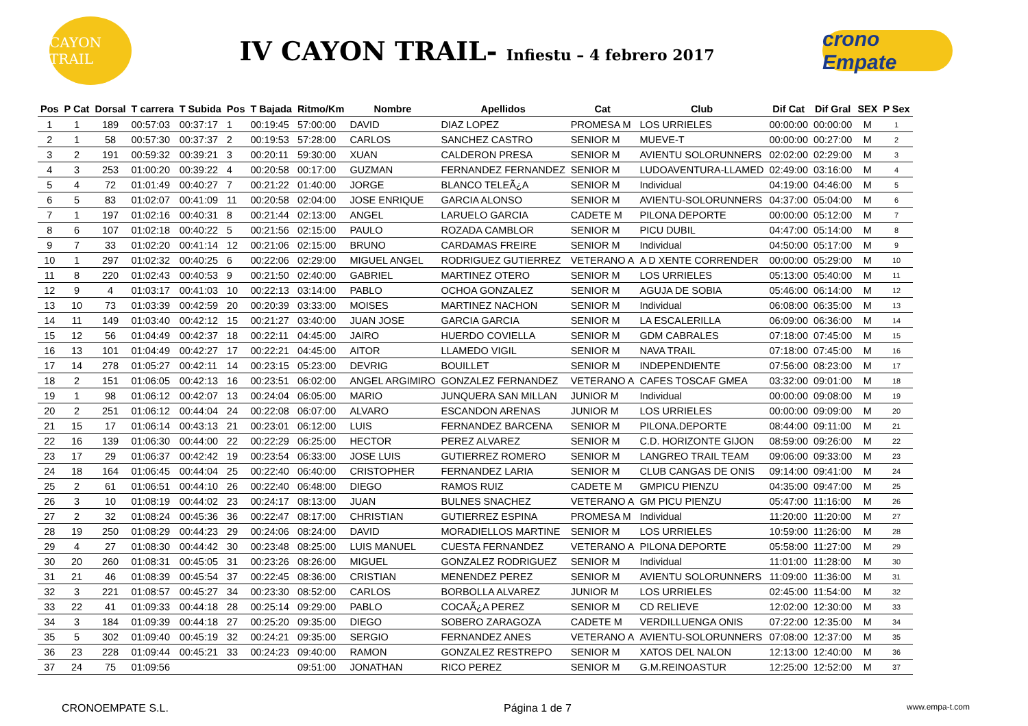CAYON TRAIL
IV CAYON TRAIL- Infiestu – 4 febrero 2017
crono Empate
| Pos | P Cat | Dorsal | T carrera | T Subida | Pos | T Bajada | Ritmo/Km | Nombre | Apellidos | Cat | Club | Dif Cat | Dif Gral | SEX | P Sex |
| --- | --- | --- | --- | --- | --- | --- | --- | --- | --- | --- | --- | --- | --- | --- | --- |
| 1 | 1 | 189 | 00:57:03 | 00:37:17 | 1 | 00:19:45 | 57:00:00 | DAVID | DIAZ LOPEZ | PROMESA M | LOS URRIELES | 00:00:00 | 00:00:00 | M | 1 |
| 2 | 1 | 58 | 00:57:30 | 00:37:37 | 2 | 00:19:53 | 57:28:00 | CARLOS | SANCHEZ CASTRO | SENIOR M | MUEVE-T | 00:00:00 | 00:27:00 | M | 2 |
| 3 | 2 | 191 | 00:59:32 | 00:39:21 | 3 | 00:20:11 | 59:30:00 | XUAN | CALDERON PRESA | SENIOR M | AVIENTU SOLORUNNERS | 02:02:00 | 02:29:00 | M | 3 |
| 4 | 3 | 253 | 01:00:20 | 00:39:22 | 4 | 00:20:58 | 00:17:00 | GUZMAN | FERNANDEZ FERNANDEZ | SENIOR M | LUDOAVENTURA-LLAMED | 02:49:00 | 03:16:00 | M | 4 |
| 5 | 4 | 72 | 01:01:49 | 00:40:27 | 7 | 00:21:22 | 01:40:00 | JORGE | BLANCO TELEÃ¿A | SENIOR M | Individual | 04:19:00 | 04:46:00 | M | 5 |
| 6 | 5 | 83 | 01:02:07 | 00:41:09 | 11 | 00:20:58 | 02:04:00 | JOSE ENRIQUE | GARCIA ALONSO | SENIOR M | AVIENTU-SOLORUNNERS | 04:37:00 | 05:04:00 | M | 6 |
| 7 | 1 | 197 | 01:02:16 | 00:40:31 | 8 | 00:21:44 | 02:13:00 | ANGEL | LARUELO GARCIA | CADETE M | PILONA DEPORTE | 00:00:00 | 05:12:00 | M | 7 |
| 8 | 6 | 107 | 01:02:18 | 00:40:22 | 5 | 00:21:56 | 02:15:00 | PAULO | ROZADA CAMBLOR | SENIOR M | PICU DUBIL | 04:47:00 | 05:14:00 | M | 8 |
| 9 | 7 | 33 | 01:02:20 | 00:41:14 | 12 | 00:21:06 | 02:15:00 | BRUNO | CARDAMAS FREIRE | SENIOR M | Individual | 04:50:00 | 05:17:00 | M | 9 |
| 10 | 1 | 297 | 01:02:32 | 00:40:25 | 6 | 00:22:06 | 02:29:00 | MIGUEL ANGEL | RODRIGUEZ GUTIERREZ | VETERANO A | A D XENTE CORRENDER | 00:00:00 | 05:29:00 | M | 10 |
| 11 | 8 | 220 | 01:02:43 | 00:40:53 | 9 | 00:21:50 | 02:40:00 | GABRIEL | MARTINEZ OTERO | SENIOR M | LOS URRIELES | 05:13:00 | 05:40:00 | M | 11 |
| 12 | 9 | 4 | 01:03:17 | 00:41:03 | 10 | 00:22:13 | 03:14:00 | PABLO | OCHOA GONZALEZ | SENIOR M | AGUJA DE SOBIA | 05:46:00 | 06:14:00 | M | 12 |
| 13 | 10 | 73 | 01:03:39 | 00:42:59 | 20 | 00:20:39 | 03:33:00 | MOISES | MARTINEZ NACHON | SENIOR M | Individual | 06:08:00 | 06:35:00 | M | 13 |
| 14 | 11 | 149 | 01:03:40 | 00:42:12 | 15 | 00:21:27 | 03:40:00 | JUAN JOSE | GARCIA GARCIA | SENIOR M | LA ESCALERILLA | 06:09:00 | 06:36:00 | M | 14 |
| 15 | 12 | 56 | 01:04:49 | 00:42:37 | 18 | 00:22:11 | 04:45:00 | JAIRO | HUERDO COVIELLA | SENIOR M | GDM CABRALES | 07:18:00 | 07:45:00 | M | 15 |
| 16 | 13 | 101 | 01:04:49 | 00:42:27 | 17 | 00:22:21 | 04:45:00 | AITOR | LLAMEDO VIGIL | SENIOR M | NAVA TRAIL | 07:18:00 | 07:45:00 | M | 16 |
| 17 | 14 | 278 | 01:05:27 | 00:42:11 | 14 | 00:23:15 | 05:23:00 | DEVRIG | BOUILLET | SENIOR M | INDEPENDIENTE | 07:56:00 | 08:23:00 | M | 17 |
| 18 | 2 | 151 | 01:06:05 | 00:42:13 | 16 | 00:23:51 | 06:02:00 | ANGEL ARGIMIRO | GONZALEZ FERNANDEZ | VETERANO A | CAFES TOSCAF GMEA | 03:32:00 | 09:01:00 | M | 18 |
| 19 | 1 | 98 | 01:06:12 | 00:42:07 | 13 | 00:24:04 | 06:05:00 | MARIO | JUNQUERA SAN MILLAN | JUNIOR M | Individual | 00:00:00 | 09:08:00 | M | 19 |
| 20 | 2 | 251 | 01:06:12 | 00:44:04 | 24 | 00:22:08 | 06:07:00 | ALVARO | ESCANDON ARENAS | JUNIOR M | LOS URRIELES | 00:00:00 | 09:09:00 | M | 20 |
| 21 | 15 | 17 | 01:06:14 | 00:43:13 | 21 | 00:23:01 | 06:12:00 | LUIS | FERNANDEZ BARCENA | SENIOR M | PILONA.DEPORTE | 08:44:00 | 09:11:00 | M | 21 |
| 22 | 16 | 139 | 01:06:30 | 00:44:00 | 22 | 00:22:29 | 06:25:00 | HECTOR | PEREZ ALVAREZ | SENIOR M | C.D. HORIZONTE GIJON | 08:59:00 | 09:26:00 | M | 22 |
| 23 | 17 | 29 | 01:06:37 | 00:42:42 | 19 | 00:23:54 | 06:33:00 | JOSE LUIS | GUTIERREZ ROMERO | SENIOR M | LANGREO TRAIL TEAM | 09:06:00 | 09:33:00 | M | 23 |
| 24 | 18 | 164 | 01:06:45 | 00:44:04 | 25 | 00:22:40 | 06:40:00 | CRISTOPHER | FERNANDEZ LARIA | SENIOR M | CLUB CANGAS DE ONIS | 09:14:00 | 09:41:00 | M | 24 |
| 25 | 2 | 61 | 01:06:51 | 00:44:10 | 26 | 00:22:40 | 06:48:00 | DIEGO | RAMOS RUIZ | CADETE M | GMPICU PIENZU | 04:35:00 | 09:47:00 | M | 25 |
| 26 | 3 | 10 | 01:08:19 | 00:44:02 | 23 | 00:24:17 | 08:13:00 | JUAN | BULNES SNACHEZ | VETERANO A | GM PICU PIENZU | 05:47:00 | 11:16:00 | M | 26 |
| 27 | 2 | 32 | 01:08:24 | 00:45:36 | 36 | 00:22:47 | 08:17:00 | CHRISTIAN | GUTIERREZ ESPINA | PROMESA M | Individual | 11:20:00 | 11:20:00 | M | 27 |
| 28 | 19 | 250 | 01:08:29 | 00:44:23 | 29 | 00:24:06 | 08:24:00 | DAVID | MORADIELLOS MARTINE | SENIOR M | LOS URRIELES | 10:59:00 | 11:26:00 | M | 28 |
| 29 | 4 | 27 | 01:08:30 | 00:44:42 | 30 | 00:23:48 | 08:25:00 | LUIS MANUEL | CUESTA FERNANDEZ | VETERANO A | PILONA DEPORTE | 05:58:00 | 11:27:00 | M | 29 |
| 30 | 20 | 260 | 01:08:31 | 00:45:05 | 31 | 00:23:26 | 08:26:00 | MIGUEL | GONZALEZ RODRIGUEZ | SENIOR M | Individual | 11:01:00 | 11:28:00 | M | 30 |
| 31 | 21 | 46 | 01:08:39 | 00:45:54 | 37 | 00:22:45 | 08:36:00 | CRISTIAN | MENENDEZ PEREZ | SENIOR M | AVIENTU SOLORUNNERS | 11:09:00 | 11:36:00 | M | 31 |
| 32 | 3 | 221 | 01:08:57 | 00:45:27 | 34 | 00:23:30 | 08:52:00 | CARLOS | BORBOLLA ALVAREZ | JUNIOR M | LOS URRIELES | 02:45:00 | 11:54:00 | M | 32 |
| 33 | 22 | 41 | 01:09:33 | 00:44:18 | 28 | 00:25:14 | 09:29:00 | PABLO | COCAÃ¿A PEREZ | SENIOR M | CD RELIEVE | 12:02:00 | 12:30:00 | M | 33 |
| 34 | 3 | 184 | 01:09:39 | 00:44:18 | 27 | 00:25:20 | 09:35:00 | DIEGO | SOBERO ZARAGOZA | CADETE M | VERDILLUENGA ONIS | 07:22:00 | 12:35:00 | M | 34 |
| 35 | 5 | 302 | 01:09:40 | 00:45:19 | 32 | 00:24:21 | 09:35:00 | SERGIO | FERNANDEZ ANES | VETERANO A | AVIENTU-SOLORUNNERS | 07:08:00 | 12:37:00 | M | 35 |
| 36 | 23 | 228 | 01:09:44 | 00:45:21 | 33 | 00:24:23 | 09:40:00 | RAMON | GONZALEZ RESTREPO | SENIOR M | XATOS DEL NALON | 12:13:00 | 12:40:00 | M | 36 |
| 37 | 24 | 75 | 01:09:56 | | | | 09:51:00 | JONATHAN | RICO PEREZ | SENIOR M | G.M.REINOASTUR | 12:25:00 | 12:52:00 | M | 37 |
CRONOEMPATE S.L. Página 1 de 7 www.empa-t.com